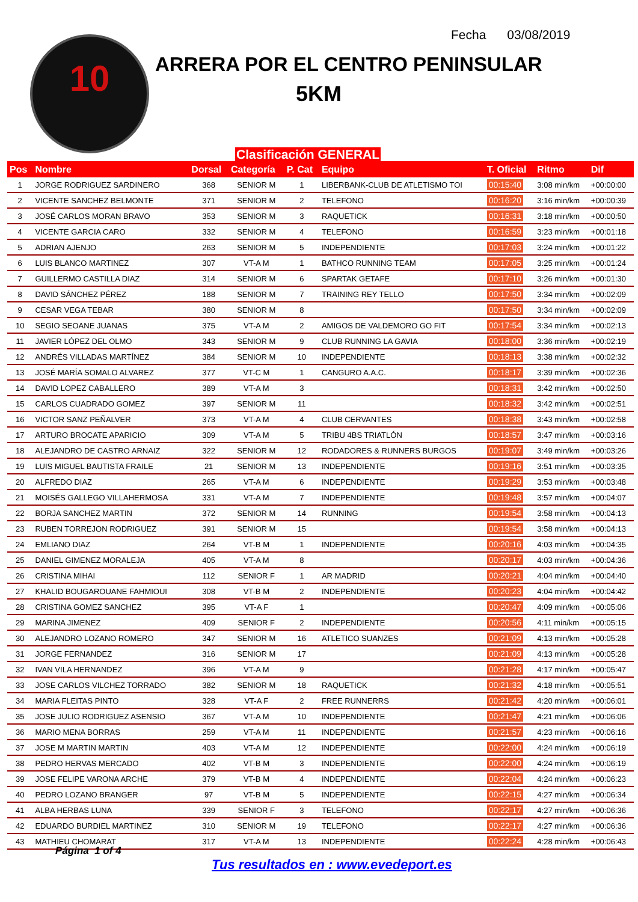10 Fecha 03/08/2019
ARRERA POR EL CENTRO PENINSULAR
5KM
Clasificación GENERAL
| Pos | Nombre | Dorsal | Categoría | P. Cat | Equipo | T. Oficial | Ritmo | Dif |
| --- | --- | --- | --- | --- | --- | --- | --- | --- |
| 1 | JORGE RODRIGUEZ SARDINERO | 368 | SENIOR M | 1 | LIBERBANK-CLUB DE ATLETISMO TOI | 00:15:40 | 3:08 min/km | +00:00:00 |
| 2 | VICENTE SANCHEZ BELMONTE | 371 | SENIOR M | 2 | TELEFONO | 00:16:20 | 3:16 min/km | +00:00:39 |
| 3 | JOSÉ CARLOS MORAN BRAVO | 353 | SENIOR M | 3 | RAQUETICK | 00:16:31 | 3:18 min/km | +00:00:50 |
| 4 | VICENTE GARCIA CARO | 332 | SENIOR M | 4 | TELEFONO | 00:16:59 | 3:23 min/km | +00:01:18 |
| 5 | ADRIAN AJENJO | 263 | SENIOR M | 5 | INDEPENDIENTE | 00:17:03 | 3:24 min/km | +00:01:22 |
| 6 | LUIS BLANCO MARTINEZ | 307 | VT-A M | 1 | BATHCO RUNNING TEAM | 00:17:05 | 3:25 min/km | +00:01:24 |
| 7 | GUILLERMO CASTILLA DIAZ | 314 | SENIOR M | 6 | SPARTAK GETAFE | 00:17:10 | 3:26 min/km | +00:01:30 |
| 8 | DAVID SÁNCHEZ PÉREZ | 188 | SENIOR M | 7 | TRAINING REY TELLO | 00:17:50 | 3:34 min/km | +00:02:09 |
| 9 | CESAR VEGA TEBAR | 380 | SENIOR M | 8 | | 00:17:50 | 3:34 min/km | +00:02:09 |
| 10 | SEGIO SEOANE JUANAS | 375 | VT-A M | 2 | AMIGOS DE VALDEMORO GO FIT | 00:17:54 | 3:34 min/km | +00:02:13 |
| 11 | JAVIER LÓPEZ DEL OLMO | 343 | SENIOR M | 9 | CLUB RUNNING LA GAVIA | 00:18:00 | 3:36 min/km | +00:02:19 |
| 12 | ANDRÉS VILLADAS MARTÍNEZ | 384 | SENIOR M | 10 | INDEPENDIENTE | 00:18:13 | 3:38 min/km | +00:02:32 |
| 13 | JOSÉ MARÍA SOMALO ALVAREZ | 377 | VT-C M | 1 | CANGURO A.A.C. | 00:18:17 | 3:39 min/km | +00:02:36 |
| 14 | DAVID LOPEZ CABALLERO | 389 | VT-A M | 3 | | 00:18:31 | 3:42 min/km | +00:02:50 |
| 15 | CARLOS CUADRADO GOMEZ | 397 | SENIOR M | 11 | | 00:18:32 | 3:42 min/km | +00:02:51 |
| 16 | VICTOR SANZ PEÑALVER | 373 | VT-A M | 4 | CLUB CERVANTES | 00:18:38 | 3:43 min/km | +00:02:58 |
| 17 | ARTURO BROCATE APARICIO | 309 | VT-A M | 5 | TRIBU 4BS TRIATLÓN | 00:18:57 | 3:47 min/km | +00:03:16 |
| 18 | ALEJANDRO DE CASTRO ARNAIZ | 322 | SENIOR M | 12 | RODADORES & RUNNERS BURGOS | 00:19:07 | 3:49 min/km | +00:03:26 |
| 19 | LUIS MIGUEL BAUTISTA FRAILE | 21 | SENIOR M | 13 | INDEPENDIENTE | 00:19:16 | 3:51 min/km | +00:03:35 |
| 20 | ALFREDO DIAZ | 265 | VT-A M | 6 | INDEPENDIENTE | 00:19:29 | 3:53 min/km | +00:03:48 |
| 21 | MOISÉS GALLEGO VILLAHERMOSA | 331 | VT-A M | 7 | INDEPENDIENTE | 00:19:48 | 3:57 min/km | +00:04:07 |
| 22 | BORJA SANCHEZ MARTIN | 372 | SENIOR M | 14 | RUNNING | 00:19:54 | 3:58 min/km | +00:04:13 |
| 23 | RUBEN TORREJON RODRIGUEZ | 391 | SENIOR M | 15 | | 00:19:54 | 3:58 min/km | +00:04:13 |
| 24 | EMLIANO DIAZ | 264 | VT-B M | 1 | INDEPENDIENTE | 00:20:16 | 4:03 min/km | +00:04:35 |
| 25 | DANIEL GIMENEZ MORALEJA | 405 | VT-A M | 8 | | 00:20:17 | 4:03 min/km | +00:04:36 |
| 26 | CRISTINA MIHAI | 112 | SENIOR F | 1 | AR MADRID | 00:20:21 | 4:04 min/km | +00:04:40 |
| 27 | KHALID BOUGAROUANE FAHMIOUI | 308 | VT-B M | 2 | INDEPENDIENTE | 00:20:23 | 4:04 min/km | +00:04:42 |
| 28 | CRISTINA GOMEZ SANCHEZ | 395 | VT-A F | 1 | | 00:20:47 | 4:09 min/km | +00:05:06 |
| 29 | MARINA JIMENEZ | 409 | SENIOR F | 2 | INDEPENDIENTE | 00:20:56 | 4:11 min/km | +00:05:15 |
| 30 | ALEJANDRO LOZANO ROMERO | 347 | SENIOR M | 16 | ATLETICO SUANZES | 00:21:09 | 4:13 min/km | +00:05:28 |
| 31 | JORGE FERNANDEZ | 316 | SENIOR M | 17 | | 00:21:09 | 4:13 min/km | +00:05:28 |
| 32 | IVAN VILA HERNANDEZ | 396 | VT-A M | 9 | | 00:21:28 | 4:17 min/km | +00:05:47 |
| 33 | JOSE CARLOS VILCHEZ TORRADO | 382 | SENIOR M | 18 | RAQUETICK | 00:21:32 | 4:18 min/km | +00:05:51 |
| 34 | MARIA FLEITAS PINTO | 328 | VT-A F | 2 | FREE RUNNERRS | 00:21:42 | 4:20 min/km | +00:06:01 |
| 35 | JOSE JULIO RODRIGUEZ ASENSIO | 367 | VT-A M | 10 | INDEPENDIENTE | 00:21:47 | 4:21 min/km | +00:06:06 |
| 36 | MARIO MENA BORRAS | 259 | VT-A M | 11 | INDEPENDIENTE | 00:21:57 | 4:23 min/km | +00:06:16 |
| 37 | JOSE M MARTIN MARTIN | 403 | VT-A M | 12 | INDEPENDIENTE | 00:22:00 | 4:24 min/km | +00:06:19 |
| 38 | PEDRO HERVAS MERCADO | 402 | VT-B M | 3 | INDEPENDIENTE | 00:22:00 | 4:24 min/km | +00:06:19 |
| 39 | JOSE FELIPE VARONA ARCHE | 379 | VT-B M | 4 | INDEPENDIENTE | 00:22:04 | 4:24 min/km | +00:06:23 |
| 40 | PEDRO LOZANO BRANGER | 97 | VT-B M | 5 | INDEPENDIENTE | 00:22:15 | 4:27 min/km | +00:06:34 |
| 41 | ALBA HERBAS LUNA | 339 | SENIOR F | 3 | TELEFONO | 00:22:17 | 4:27 min/km | +00:06:36 |
| 42 | EDUARDO BURDIEL MARTINEZ | 310 | SENIOR M | 19 | TELEFONO | 00:22:17 | 4:27 min/km | +00:06:36 |
| 43 | MATHIEU CHOMARAT | 317 | VT-A M | 13 | INDEPENDIENTE | 00:22:24 | 4:28 min/km | +00:06:43 |
Página 1 of 4
Tus resultados en : www.evedeport.es